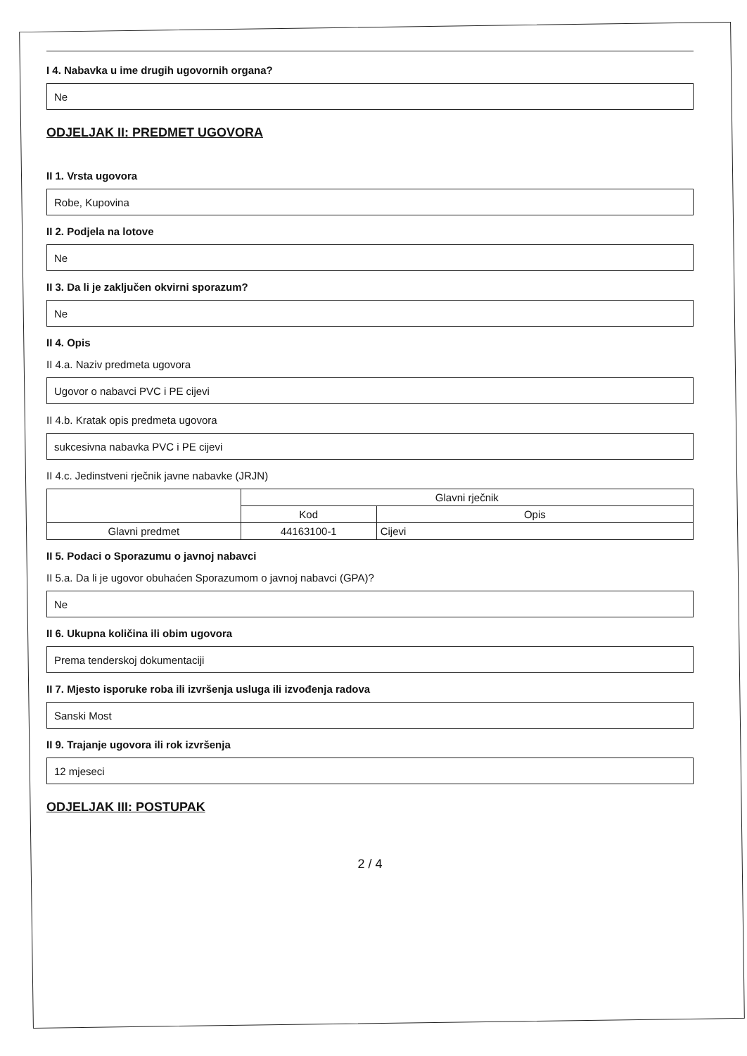I 4. Nabavka u ime drugih ugovornih organa?
Ne
ODJELJAK II: PREDMET UGOVORA
II 1. Vrsta ugovora
Robe, Kupovina
II 2. Podjela na lotove
Ne
II 3. Da li je zaključen okvirni sporazum?
Ne
II 4. Opis
II 4.a. Naziv predmeta ugovora
Ugovor o nabavci PVC i PE cijevi
II 4.b. Kratak opis predmeta ugovora
sukcesivna nabavka PVC i PE cijevi
II 4.c. Jedinstveni rječnik javne nabavke (JRJN)
| | Glavni rječnik | |
| --- | --- | --- |
| | Kod | Opis |
| Glavni predmet | 44163100-1 | Cijevi |
II 5. Podaci o Sporazumu o javnoj nabavci
II 5.a. Da li je ugovor obuhaćen Sporazumom o javnoj nabavci (GPA)?
Ne
II 6. Ukupna količina ili obim ugovora
Prema tenderskoj dokumentaciji
II 7. Mjesto isporuke roba ili izvršenja usluga ili izvođenja radova
Sanski Most
II 9. Trajanje ugovora ili rok izvršenja
12 mjeseci
ODJELJAK III: POSTUPAK
2 / 4